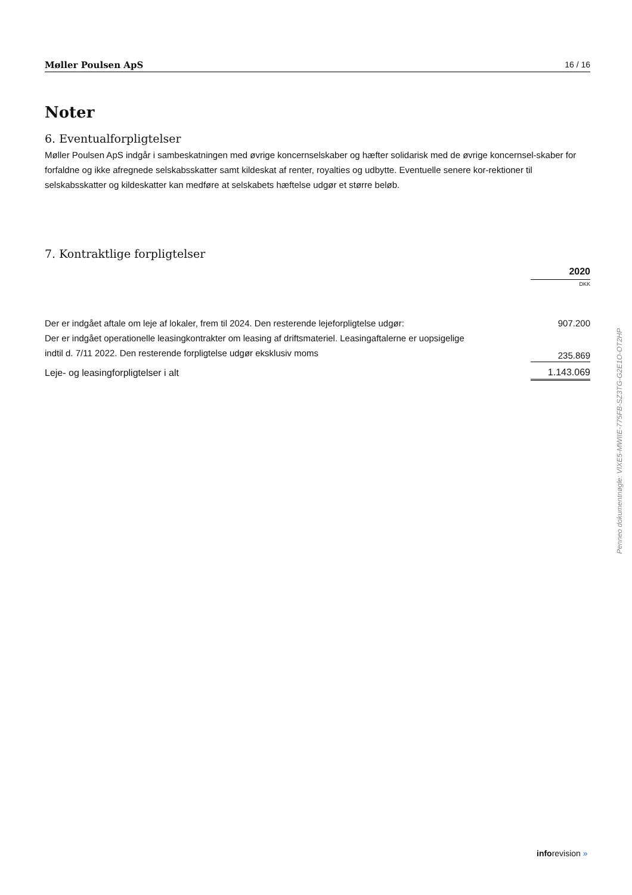Møller Poulsen ApS 16 / 16
Noter
6. Eventualforpligtelser
Møller Poulsen ApS indgår i sambeskatningen med øvrige koncernselskaber og hæfter solidarisk med de øvrige koncernsel-skaber for forfaldne og ikke afregnede selskabsskatter samt kildeskat af renter, royalties og udbytte. Eventuelle senere kor-rektioner til selskabsskatter og kildeskatter kan medføre at selskabets hæftelse udgør et større beløb.
7. Kontraktlige forpligtelser
| | 2020 |
| | DKK |
| Der er indgået aftale om leje af lokaler, frem til 2024. Den resterende lejeforpligtelse udgør: | 907.200 |
| Der er indgået operationelle leasingkontrakter om leasing af driftsmateriel. Leasingaftalerne er uopsigelige indtil d. 7/11 2022. Den resterende forpligtelse udgør eksklusiv moms | 235.869 |
| Leje- og leasingforpligtelser i alt | 1.143.069 |
Penneo dokumentnøgle: VIXE5-MWIIE-775FB-SZ3TG-G2E1O-OT2HP
inforevision »